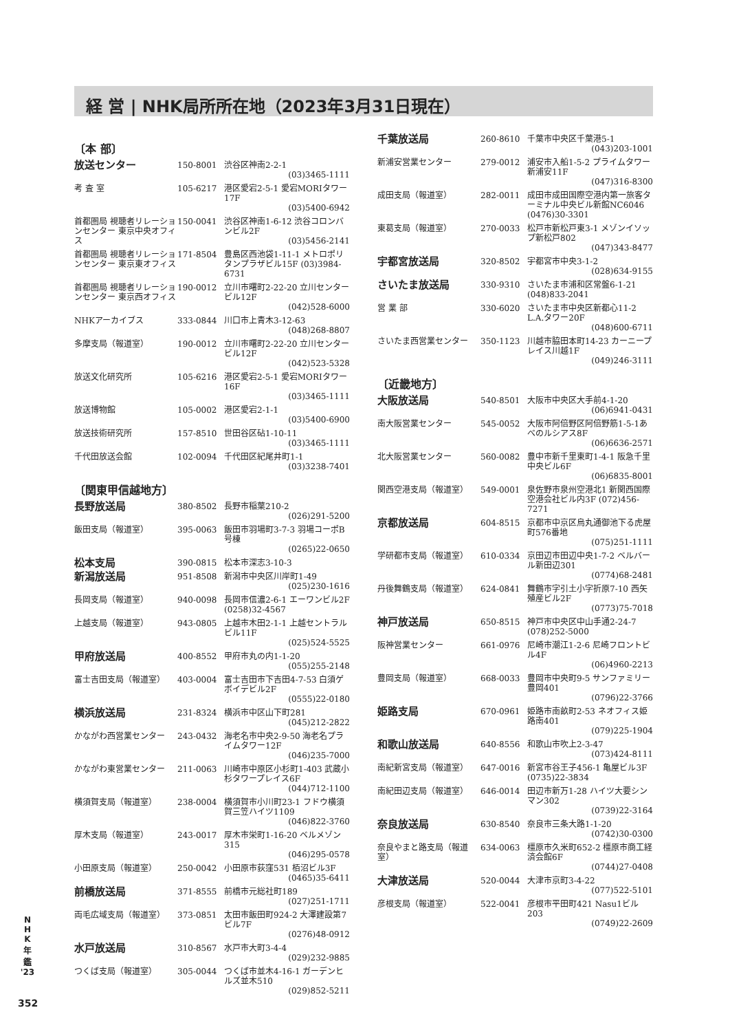経 営 | NHK局所所在地（2023年3月31日現在）
〔本 部〕
| 放送センター | 150-8001 | 渋谷区神南2-2-1 (03)3465-1111 |
| 考 査 室 | 105-6217 | 港区愛宕2-5-1 愛宕MORIタワー17F (03)5400-6942 |
| 首都圏局 視聴者リレーションセンター 東京中央オフィス | 150-0041 | 渋谷区神南1-6-12 渋谷コロンバンビル2F (03)5456-2141 |
| 首都圏局 視聴者リレーションセンター 東京東オフィス | 171-8504 | 豊島区西池袋1-11-1 メトロポリタンプラザビル15F (03)3984-6731 |
| 首都圏局 視聴者リレーションセンター 東京西オフィス | 190-0012 | 立川市曙町2-22-20 立川センタービル12F (042)528-6000 |
| NHKアーカイブス | 333-0844 | 川口市上青木3-12-63 (048)268-8807 |
| 多摩支局（報道室） | 190-0012 | 立川市曙町2-22-20 立川センタービル12F (042)523-5328 |
| 放送文化研究所 | 105-6216 | 港区愛宕2-5-1 愛宕MORIタワー16F (03)3465-1111 |
| 放送博物館 | 105-0002 | 港区愛宕2-1-1 (03)5400-6900 |
| 放送技術研究所 | 157-8510 | 世田谷区砧1-10-11 (03)3465-1111 |
| 千代田放送会館 | 102-0094 | 千代田区紀尾井町1-1 (03)3238-7401 |
〔関東甲信越地方〕
| 長野放送局 | 380-8502 | 長野市稲葉210-2 (026)291-5200 |
| 飯田支局（報道室） | 395-0063 | 飯田市羽場町3-7-3 羽場コーポB号棟 (0265)22-0650 |
| 松本支局 | 390-0815 | 松本市深志3-10-3 |
| 新潟放送局 | 951-8508 | 新潟市中央区川岸町1-49 (025)230-1616 |
| 長岡支局（報道室） | 940-0098 | 長岡市信濃2-6-1 エーワンビル2F (0258)32-4567 |
| 上越支局（報道室） | 943-0805 | 上越市木田2-1-1 上越セントラルビル11F (025)524-5525 |
| 甲府放送局 | 400-8552 | 甲府市丸の内1-1-20 (055)255-2148 |
| 富士吉田支局（報道室） | 403-0004 | 富士吉田市下吉田4-7-53 白須ゲボイデビル2F (0555)22-0180 |
| 横浜放送局 | 231-8324 | 横浜市中区山下町281 (045)212-2822 |
| かながわ西営業センター | 243-0432 | 海老名市中央2-9-50 海老名プライムタワー12F (046)235-7000 |
| かながわ東営業センター | 211-0063 | 川崎市中原区小杉町1-403 武蔵小杉タワープレイス6F (044)712-1100 |
| 横須賀支局（報道室） | 238-0004 | 横須賀市小川町23-1 フドウ横須賀三笠ハイツ1109 (046)822-3760 |
| 厚木支局（報道室） | 243-0017 | 厚木市栄町1-16-20 ベルメゾン315 (046)295-0578 |
| 小田原支局（報道室） | 250-0042 | 小田原市荻窪531 栢沼ビル3F (0465)35-6411 |
| 前橋放送局 | 371-8555 | 前橋市元総社町189 (027)251-1711 |
| 両毛広域支局（報道室） | 373-0851 | 太田市飯田町924-2 大澤建設第7ビル7F (0276)48-0912 |
| 水戸放送局 | 310-8567 | 水戸市大町3-4-4 (029)232-9885 |
| つくば支局（報道室） | 305-0044 | つくば市並木4-16-1 ガーデンヒルズ並木510 (029)852-5211 |
| 千葉放送局 | 260-8610 | 千葉市中央区千葉港5-1 (043)203-1001 |
| 新浦安営業センター | 279-0012 | 浦安市入船1-5-2 プライムタワー新浦安11F (047)316-8300 |
| 成田支局（報道室） | 282-0011 | 成田市成田国際空港内第一旅客ターミナル中央ビル新館NC6046 (0476)30-3301 |
| 東葛支局（報道室） | 270-0033 | 松戸市新松戸東3-1 メゾンイソップ新松戸802 (047)343-8477 |
| 宇都宮放送局 | 320-8502 | 宇都宮市中央3-1-2 (028)634-9155 |
| さいたま放送局 | 330-9310 | さいたま市浦和区常盤6-1-21 (048)833-2041 |
| 営 業 部 | 330-6020 | さいたま市中央区新都心11-2 L.A.タワー20F (048)600-6711 |
| さいたま西営業センター | 350-1123 | 川越市脇田本町14-23 カーニープレイス川越1F (049)246-3111 |
〔近畿地方〕
| 大阪放送局 | 540-8501 | 大阪市中央区大手前4-1-20 (06)6941-0431 |
| 南大阪営業センター | 545-0052 | 大阪市阿倍野区阿倍野筋1-5-1あべのルシアス8F (06)6636-2571 |
| 北大阪営業センター | 560-0082 | 豊中市新千里東町1-4-1 阪急千里中央ビル6F (06)6835-8001 |
| 関西空港支局（報道室） | 549-0001 | 泉佐野市泉州空港北1 新関西国際空港会社ビル内3F (072)456-7271 |
| 京都放送局 | 604-8515 | 京都市中京区烏丸通御池下る虎屋町576番地 (075)251-1111 |
| 学研都市支局（報道室） | 610-0334 | 京田辺市田辺中央1-7-2 ベルバール新田辺301 (0774)68-2481 |
| 丹後舞鶴支局（報道室） | 624-0841 | 舞鶴市字引土小字折原7-10 西矢殖産ビル2F (0773)75-7018 |
| 神戸放送局 | 650-8515 | 神戸市中央区中山手通2-24-7 (078)252-5000 |
| 阪神営業センター | 661-0976 | 尼崎市潮江1-2-6 尼崎フロントビル4F (06)4960-2213 |
| 豊岡支局（報道室） | 668-0033 | 豊岡市中央町9-5 サンファミリー豊岡401 (0796)22-3766 |
| 姫路支局 | 670-0961 | 姫路市南畝町2-53 ネオフィス姫路南401 (079)225-1904 |
| 和歌山放送局 | 640-8556 | 和歌山市吹上2-3-47 (073)424-8111 |
| 南紀新宮支局（報道室） | 647-0016 | 新宮市谷王子456-1 亀屋ビル3F (0735)22-3834 |
| 南紀田辺支局（報道室） | 646-0014 | 田辺市新万1-28 ハイツ大要シンマン302 (0739)22-3164 |
| 奈良放送局 | 630-8540 | 奈良市三条大路1-1-20 (0742)30-0300 |
| 奈良やまと路支局（報道室） | 634-0063 | 橿原市久米町652-2 橿原市商工経済会館6F (0744)27-0408 |
| 大津放送局 | 520-0044 | 大津市京町3-4-22 (077)522-5101 |
| 彦根支局（報道室） | 522-0041 | 彦根市平田町421 Nasu1ビル203 (0749)22-2609 |
N
H
K
年
鑑
'23
352